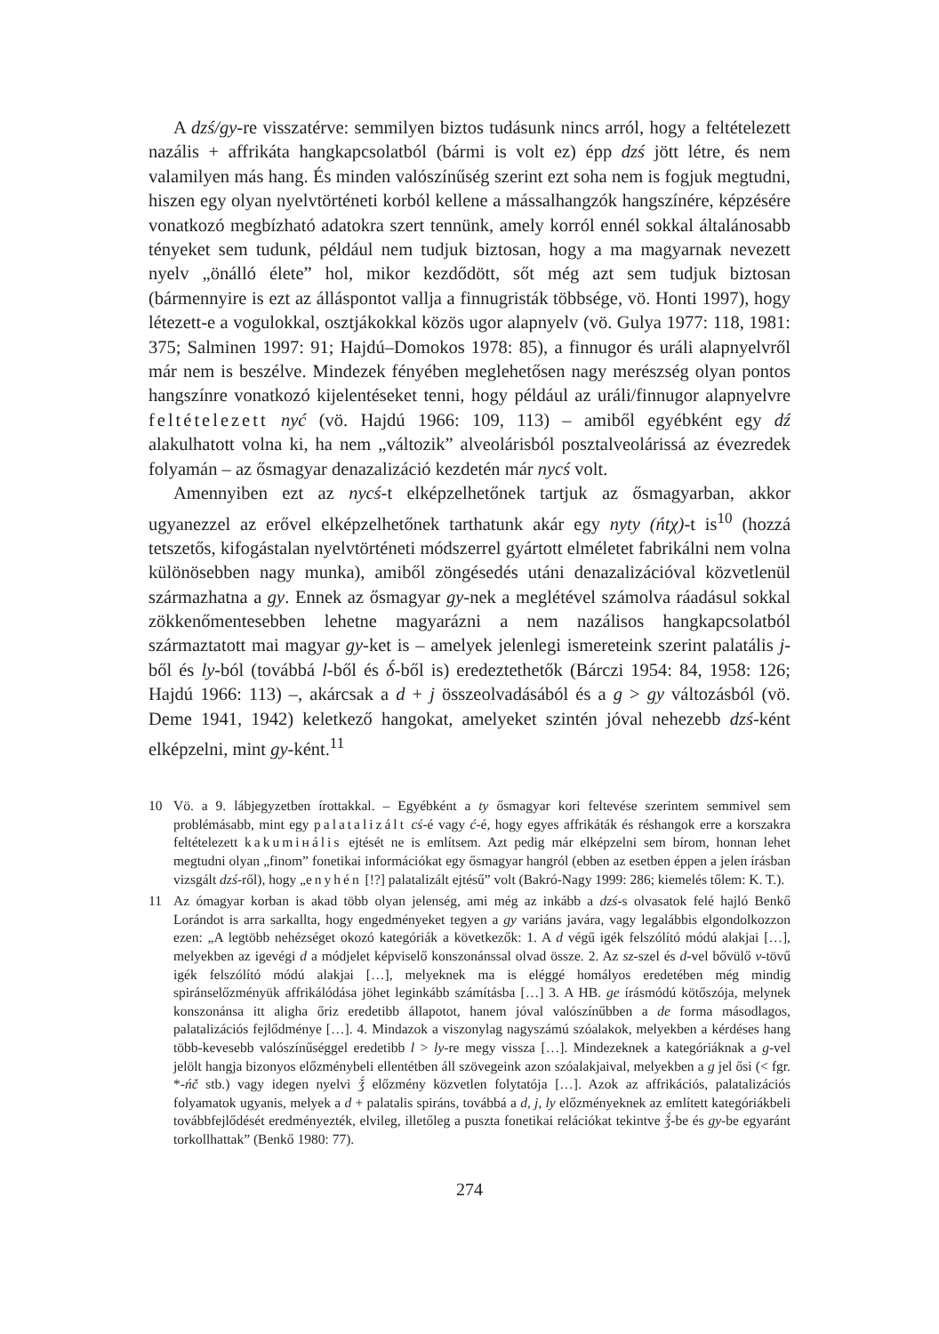A dzś/gy-re visszatérve: semmilyen biztos tudásunk nincs arról, hogy a feltételezett nazális + affrikáta hangkapcsolatból (bármi is volt ez) épp dzś jött létre, és nem valamilyen más hang. És minden valószínűség szerint ezt soha nem is fogjuk megtudni, hiszen egy olyan nyelvtörténeti korból kellene a mássalhangzók hangszínére, képzésére vonatkozó megbízható adatokra szert tennünk, amely korról ennél sokkal általánosabb tényeket sem tudunk, például nem tudjuk biztosan, hogy a ma magyarnak nevezett nyelv „önálló élete” hol, mikor kezdődött, sőt még azt sem tudjuk biztosan (bármennyire is ezt az álláspontot vallja a finnugristák többsége, vö. Honti 1997), hogy létezett-e a vogulokkal, osztjákokkal közös ugor alapnyelv (vö. Gulya 1977: 118, 1981: 375; Salminen 1997: 91; Hajdú–Domokos 1978: 85), a finnugor és uráli alapnyelvről már nem is beszélve. Mindezek fényében meglehetősen nagy merészség olyan pontos hangszínre vonatkozó kijelentéseket tenni, hogy például az uráli/finnugor alapnyelvre feltételezett nyć (vö. Hajdú 1966: 109, 113) – amiből egyébként egy dź alakulhatott volna ki, ha nem „változik” alveolárisból posztalveolárissá az évezredek folyamán – az ősmagyar denazalizáció kezdetén már nycś volt.
Amennyiben ezt az nycś-t elképzelhetőnek tartjuk az ősmagyarban, akkor ugyanezzel az erővel elképzelhetőnek tarthatunk akár egy nyty (ńtχ)-t is<sup>10</sup> (hozzá tetszetős, kifogástalan nyelvtörténeti módszerrel gyártott elméletet fabrikálni nem volna különösebben nagy munka), amiből zöngésedés utáni denazalizációval közvetlenül származhatna a gy. Ennek az ősmagyar gy-nek a meglétével számolva ráadásul sokkal zökkenőmentesebben lehetne magyarázni a nem nazálisos hangkapcsolatból származtatott mai magyar gy-ket is – amelyek jelenlegi ismereteink szerint palatális j-ből és ly-ból (továbbá l-ből és δ́-ből is) eredeztethetők (Bárczi 1954: 84, 1958: 126; Hajdú 1966: 113) –, akárcsak a d + j összeolvadásából és a g > gy változásból (vö. Deme 1941, 1942) keletkező hangokat, amelyeket szintén jóval nehezebb dzś-ként elképzelni, mint gy-ként.<sup>11</sup>
10 Vö. a 9. lábjegyzetben írottakkal. – Egyébként a ty ősmagyar kori feltevése szerintem semmivel sem problémásabb, mint egy palatalizált cś-é vagy ć-é, hogy egyes affrikáták és réshangok erre a korszakra feltételezett kakumінális ejtését ne is említsem. Azt pedig már elképzelni sem bírom, honnan lehet megtudni olyan „finom” fonetikai információkat egy ősmagyar hangról (ebben az esetben éppen a jelen írásban vizsgált dzś-ről), hogy „enyhén [!?] palatalizált ejtésű” volt (Bakró-Nagy 1999: 286; kiemelés tőlem: K. T.).
11 Az ómagyar korban is akad több olyan jelenség, ami még az inkább a dzś-s olvasatok felé hajló Benkő Lorándot is arra sarkallta, hogy engedményeket tegyen a gy variáns javára, vagy legalábbis elgondolkozzon ezen: „A legtöbb nehézséget okozó kategóriák a következők: 1. A d végű igék felszólító módú alakjai […], melyekben az igevégi d a módjelet képviselő konszonánssal olvad össze. 2. Az sz-szel és d-vel bővülő v-tövű igék felszólító módú alakjai […], melyeknek ma is eléggé homályos eredetében még mindig spiránselőzményük affrikálódása jöhet leginkább számításba […] 3. A HB. ge írásmódú kötőszója, melynek konszonánsa itt aligha őriz eredetibb állapotot, hanem jóval valószínűbben a de forma másodlagos, palatalizációs fejlődménye […]. 4. Mindazok a viszonylag nagyszámú szóalakok, melyekben a kérdéses hang több-kevesebb valószínűséggel eredetibb l > ly-re megy vissza […]. Mindezeknek a kategóriáknak a g-vel jelölt hangja bizonyos előzménybeli ellentétben áll szövegeink azon szóalakjaival, melyekben a g jel ősi (< fgr. *-ńč stb.) vagy idegen nyelvi ǯ́ előzmény közvetlen folytatója […]. Azok az affrikációs, palatalizációs folyamatok ugyanis, melyek a d + palatalis spiráns, továbbá a d, j, ly előzményeknek az említett kategóriákbeli továbbfejlődését eredményezték, elvileg, illetőleg a puszta fonetikai relációkat tekintve ǯ́-be és gy-be egyaránt torkollhattak” (Benkő 1980: 77).
274